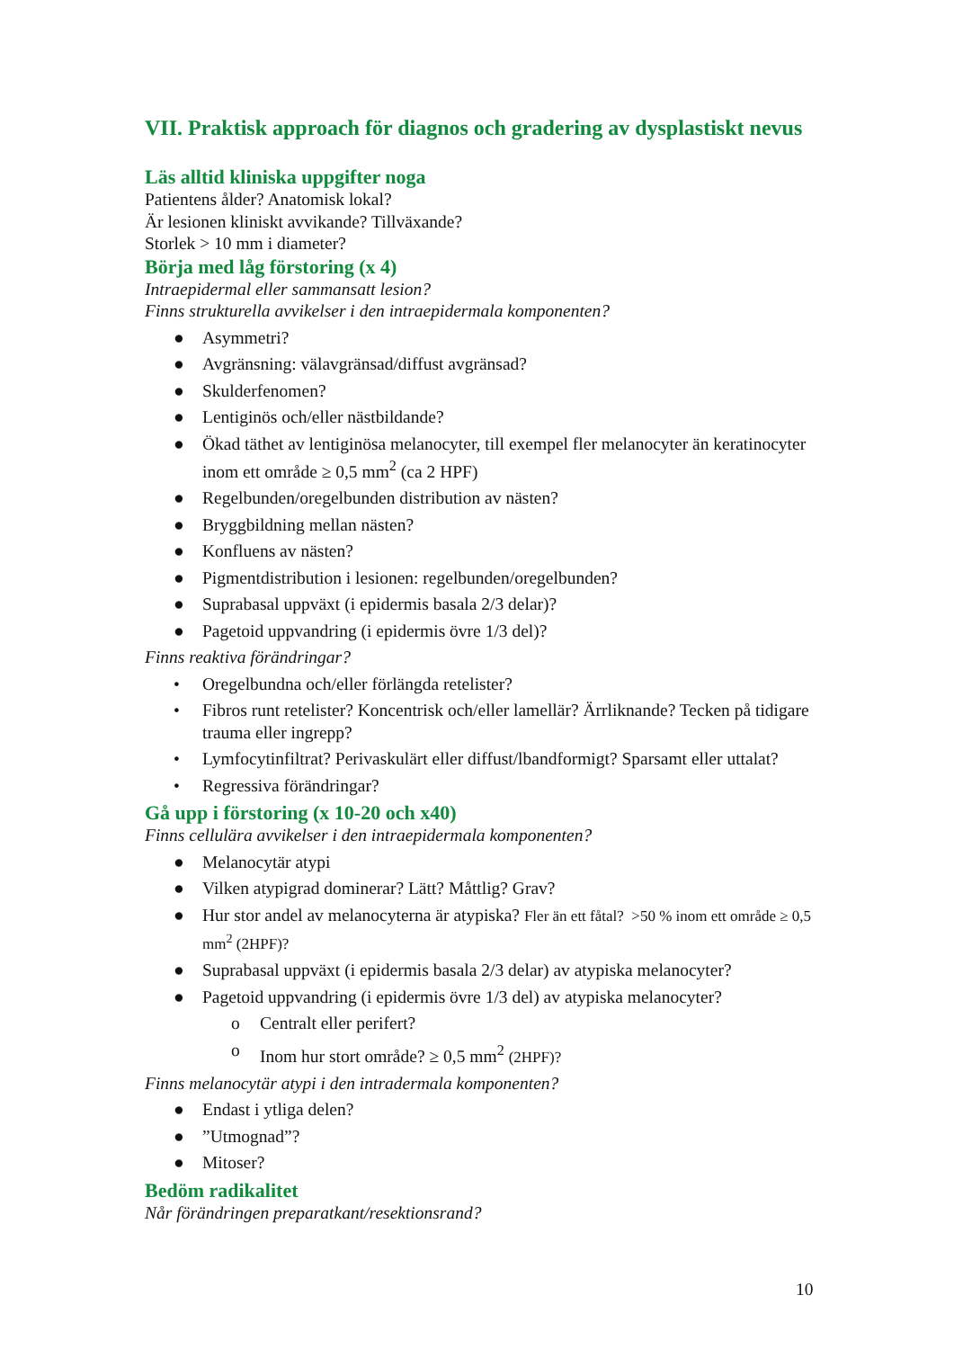VII. Praktisk approach för diagnos och gradering av dysplastiskt nevus
Läs alltid kliniska uppgifter noga
Patientens ålder? Anatomisk lokal?
Är lesionen kliniskt avvikande? Tillväxande?
Storlek > 10 mm i diameter?
Börja med låg förstoring (x 4)
Intraepidermal eller sammansatt lesion?
Finns strukturella avvikelser i den intraepidermala komponenten?
● Asymmetri?
● Avgränsning: välavgränsad/diffust avgränsad?
● Skulderfenomen?
● Lentiginös och/eller nästbildande?
● Ökad täthet av lentiginösa melanocyter, till exempel fler melanocyter än keratinocyter inom ett område ≥ 0,5 mm<sup>2</sup> (ca 2 HPF)
● Regelbunden/oregelbunden distribution av nästen?
● Bryggbildning mellan nästen?
● Konfluens av nästen?
● Pigmentdistribution i lesionen: regelbunden/oregelbunden?
● Suprabasal uppväxt (i epidermis basala 2/3 delar)?
● Pagetoid uppvandring (i epidermis övre 1/3 del)?
Finns reaktiva förändringar?
• Oregelbundna och/eller förlängda retelister?
• Fibros runt retelister? Koncentrisk och/eller lamellär? Ärrliknande? Tecken på tidigare trauma eller ingrepp?
• Lymfocytinfiltrat? Perivaskulärt eller diffust/lbandformigt? Sparsamt eller uttalat?
• Regressiva förändringar?
Gå upp i förstoring (x 10-20 och x40)
Finns cellulära avvikelser i den intraepidermala komponenten?
● Melanocytär atypi
● Vilken atypigrad dominerar? Lätt? Måttlig? Grav?
● Hur stor andel av melanocyterna är atypiska? Fler än ett fåtal? >50 % inom ett område ≥ 0,5 mm<sup>2</sup> (2HPF)?
● Suprabasal uppväxt (i epidermis basala 2/3 delar) av atypiska melanocyter?
● Pagetoid uppvandring (i epidermis övre 1/3 del) av atypiska melanocyter?
o Centralt eller perifert?
o Inom hur stort område? ≥ 0,5 mm<sup>2</sup> (2HPF)?
Finns melanocytär atypi i den intradermala komponenten?
● Endast i ytliga delen?
●”Utmognad”?
● Mitoser?
Bedöm radikalitet
Når förändringen preparatkant/resektionsrand?
10